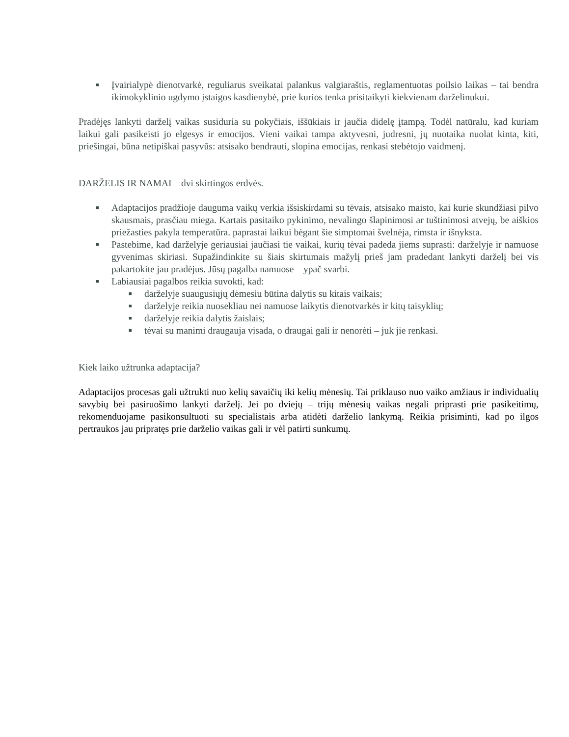■ Įvairialypė dienotvarkė, reguliarus sveikatai palankus valgiaraštis, reglamentuotas poilsio laikas – tai bendra ikimokyklinio ugdymo įstaigos kasdienybė, prie kurios tenka prisitaikyti kiekvienam darželinukui.
Pradėjęs lankyti darželį vaikas susiduria su pokyčiais, iššūkiais ir jaučia didelę įtampą. Todėl natūralu, kad kuriam laikui gali pasikeisti jo elgesys ir emocijos. Vieni vaikai tampa aktyvesni, judresni, jų nuotaika nuolat kinta, kiti, priešingai, būna netipiškai pasyvūs: atsisako bendrauti, slopina emocijas, renkasi stebėtojo vaidmenį.
DARŽELIS IR NAMAI – dvi skirtingos erdvės.
■ Adaptacijos pradžioje dauguma vaikų verkia išsiskirdami su tėvais, atsisako maisto, kai kurie skundžiasi pilvo skausmais, prasčiau miega. Kartais pasitaiko pykinimo, nevalingo šlapinimosi ar tuštinimosi atvejų, be aiškios priežasties pakyla temperatūra. paprastai laikui bėgant šie simptomai švelnėja, rimsta ir išnyksta.
■ Pastebime, kad darželyje geriausiai jaučiasi tie vaikai, kurių tėvai padeda jiems suprasti: darželyje ir namuose gyvenimas skiriasi. Supažindinkite su šiais skirtumais mažylį prieš jam pradedant lankyti darželį bei vis pakartokite jau pradėjus. Jūsų pagalba namuose – ypač svarbi.
■ Labiausiai pagalbos reikia suvokti, kad:
■ darželyje suaugusiųjų dėmesiu būtina dalytis su kitais vaikais;
■ darželyje reikia nuosekliau nei namuose laikytis dienotvarkės ir kitų taisyklių;
■ darželyje reikia dalytis žaislais;
■ tėvai su manimi draugauja visada, o draugai gali ir nenorėti – juk jie renkasi.
Kiek laiko užtrunka adaptacija?
Adaptacijos procesas gali užtrukti nuo kelių savaičių iki kelių mėnesių. Tai priklauso nuo vaiko amžiaus ir individualių savybių bei pasiruošimo lankyti darželį. Jei po dviejų – trijų mėnesių vaikas negali priprasti prie pasikeitimų, rekomenduojame pasikonsultuoti su specialistais arba atidėti darželio lankymą. Reikia prisiminti, kad po ilgos pertraukos jau pripratęs prie darželio vaikas gali ir vėl patirti sunkumų.